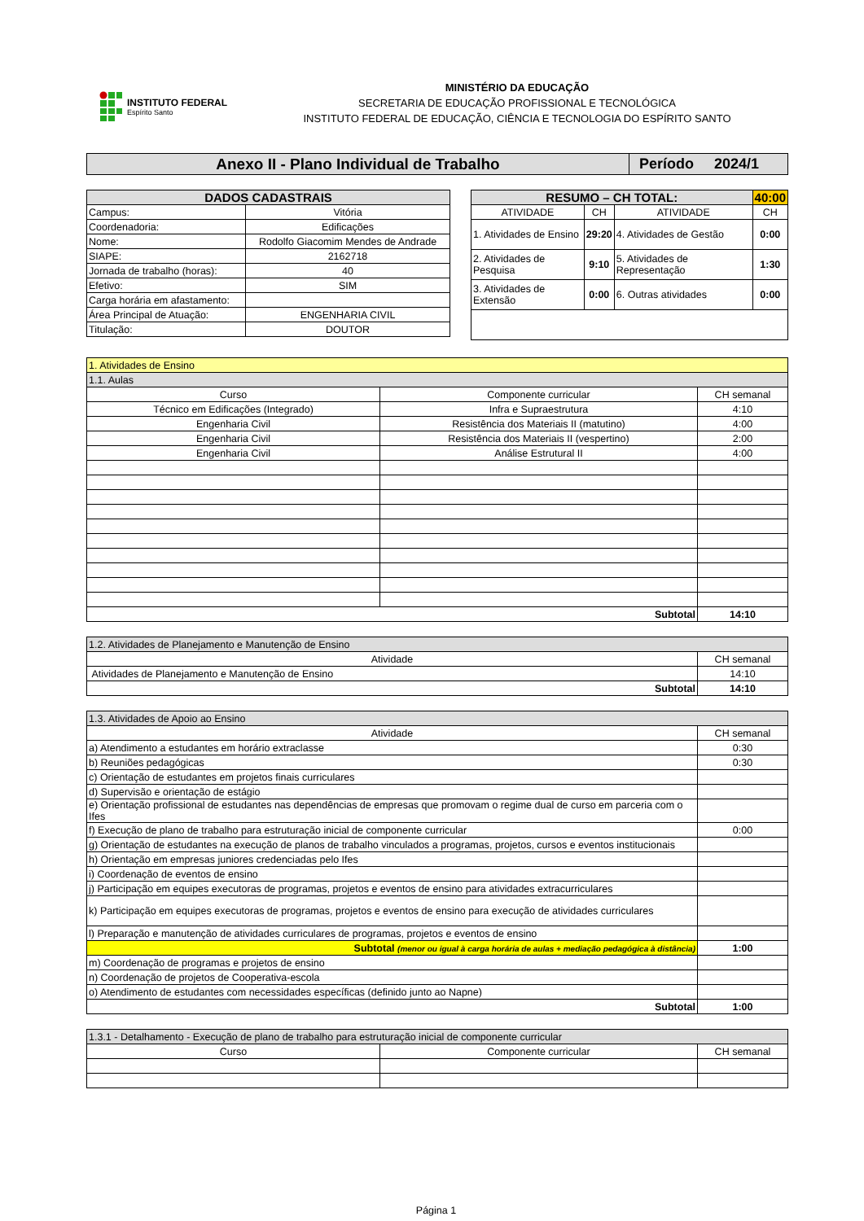INSTITUTO FEDERAL
Espírito Santo
MINISTÉRIO DA EDUCAÇÃO
SECRETARIA DE EDUCAÇÃO PROFISSIONAL E TECNOLÓGICA
INSTITUTO FEDERAL DE EDUCAÇÃO, CIÊNCIA E TECNOLOGIA DO ESPÍRITO SANTO
| Anexo II - Plano Individual de Trabalho | Período 2024/1 |
| DADOS CADASTRAIS | |
| --- | --- |
| Campus: | Vitória |
| Coordenadoria: | Edificações |
| Nome: | Rodolfo Giacomim Mendes de Andrade |
| SIAPE: | 2162718 |
| Jornada de trabalho (horas): | 40 |
| Efetivo: | SIM |
| Carga horária em afastamento: | |
| Área Principal de Atuação: | ENGENHARIA CIVIL |
| Titulação: | DOUTOR |
| RESUMO – CH TOTAL: | | | 40:00 |
| --- | --- | --- | --- |
| ATIVIDADE | CH | ATIVIDADE | CH |
| 1. Atividades de Ensino | 29:20 | 4. Atividades de Gestão | 0:00 |
| 2. Atividades de Pesquisa | 9:10 | 5. Atividades de Representação | 1:30 |
| 3. Atividades de Extensão | 0:00 | 6. Outras atividades | 0:00 |
| 1. Atividades de Ensino | | |
| 1.1. Aulas | | |
| Curso | Componente curricular | CH semanal |
| Técnico em Edificações (Integrado) | Infra e Supraestrutura | 4:10 |
| Engenharia Civil | Resistência dos Materiais II (matutino) | 4:00 |
| Engenharia Civil | Resistência dos Materiais II (vespertino) | 2:00 |
| Engenharia Civil | Análise Estrutural II | 4:00 |
| Subtotal | | 14:10 |
| 1.2. Atividades de Planejamento e Manutenção de Ensino | |
| Atividade | CH semanal |
| Atividades de Planejamento e Manutenção de Ensino | 14:10 |
| Subtotal | 14:10 |
| 1.3. Atividades de Apoio ao Ensino | |
| Atividade | CH semanal |
| a) Atendimento a estudantes em horário extraclasse | 0:30 |
| b) Reuniões pedagógicas | 0:30 |
| c) Orientação de estudantes em projetos finais curriculares | |
| d) Supervisão e orientação de estágio | |
| e) Orientação profissional de estudantes nas dependências de empresas que promovam o regime dual de curso em parceria com o Ifes | |
| f) Execução de plano de trabalho para estruturação inicial de componente curricular | 0:00 |
| g) Orientação de estudantes na execução de planos de trabalho vinculados a programas, projetos, cursos e eventos institucionais | |
| h) Orientação em empresas juniores credenciadas pelo Ifes | |
| i) Coordenação de eventos de ensino | |
| j) Participação em equipes executoras de programas, projetos e eventos de ensino para atividades extracurriculares | |
| k) Participação em equipes executoras de programas, projetos e eventos de ensino para execução de atividades curriculares | |
| l) Preparação e manutenção de atividades curriculares de programas, projetos e eventos de ensino | |
| Subtotal (menor ou igual à carga horária de aulas + mediação pedagógica à distância) | 1:00 |
| m) Coordenação de programas e projetos de ensino | |
| n) Coordenação de projetos de Cooperativa-escola | |
| o) Atendimento de estudantes com necessidades específicas (definido junto ao Napne) | |
| Subtotal | 1:00 |
| 1.3.1 - Detalhamento - Execução de plano de trabalho para estruturação inicial de componente curricular | | |
| Curso | Componente curricular | CH semanal |
Página 1